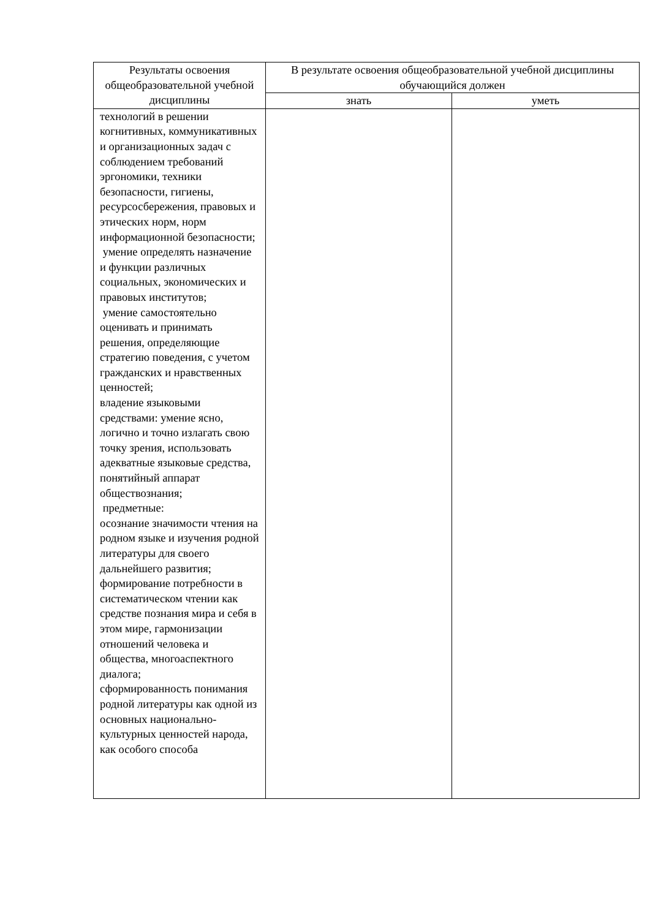| Результаты освоения общеобразовательной учебной дисциплины | В результате освоения общеобразовательной учебной дисциплины обучающийся должен | |
| --- | --- | --- |
| | знать | уметь |
| технологий в решении когнитивных, коммуникативных и организационных задач с соблюдением требований эргономики, техники безопасности, гигиены, ресурсосбережения, правовых и этических норм, норм информационной безопасности; умение определять назначение и функции различных социальных, экономических и правовых институтов; умение самостоятельно оценивать и принимать решения, определяющие стратегию поведения, с учетом гражданских и нравственных ценностей; владение языковыми средствами: умение ясно, логично и точно излагать свою точку зрения, использовать адекватные языковые средства, понятийный аппарат обществознания; предметные: осознание значимости чтения на родном языке и изучения родной литературы для своего дальнейшего развития; формирование потребности в систематическом чтении как средстве познания мира и себя в этом мире, гармонизации отношений человека и общества, многоаспектного диалога; сформированность понимания родной литературы как одной из основных национально-культурных ценностей народа, как особого способа | | |